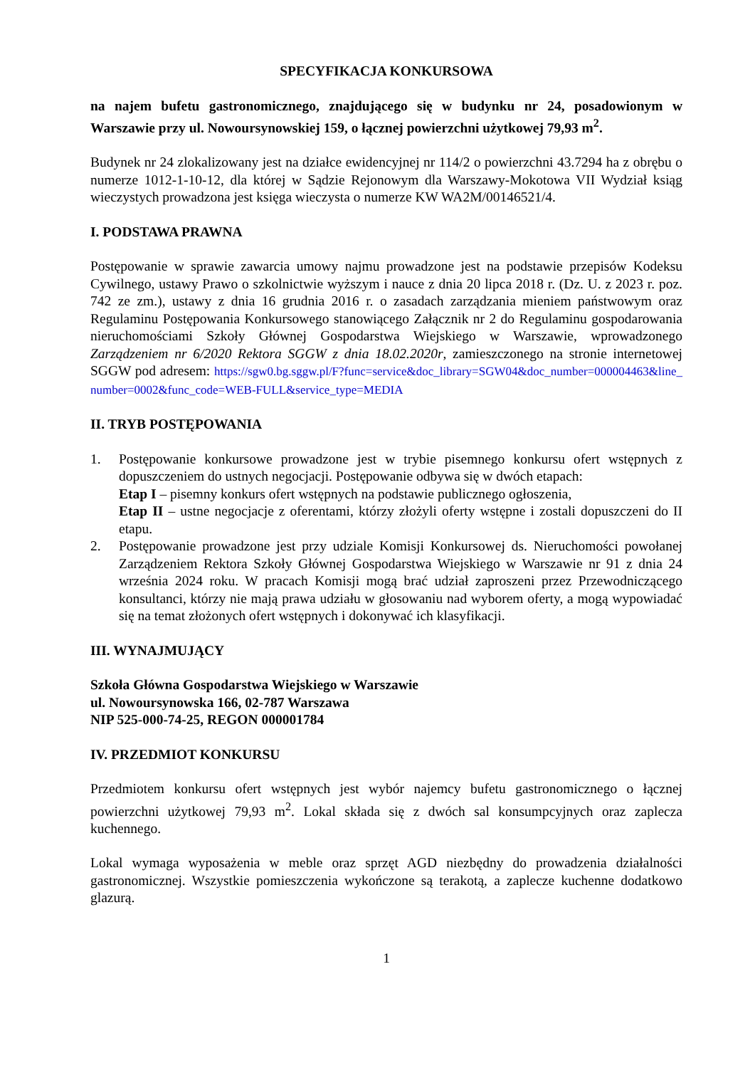SPECYFIKACJA KONKURSOWA
na najem bufetu gastronomicznego, znajdującego się w budynku nr 24, posadowionym w Warszawie przy ul. Nowoursynowskiej 159, o łącznej powierzchni użytkowej 79,93 m<sup>2</sup>.
Budynek nr 24 zlokalizowany jest na działce ewidencyjnej nr 114/2 o powierzchni 43.7294 ha z obrębu o numerze 1012-1-10-12, dla której w Sądzie Rejonowym dla Warszawy-Mokotowa VII Wydział ksiąg wieczystych prowadzona jest księga wieczysta o numerze KW WA2M/00146521/4.
I. PODSTAWA PRAWNA
Postępowanie w sprawie zawarcia umowy najmu prowadzone jest na podstawie przepisów Kodeksu Cywilnego, ustawy Prawo o szkolnictwie wyższym i nauce z dnia 20 lipca 2018 r. (Dz. U. z 2023 r. poz. 742 ze zm.), ustawy z dnia 16 grudnia 2016 r. o zasadach zarządzania mieniem państwowym oraz Regulaminu Postępowania Konkursowego stanowiącego Załącznik nr 2 do Regulaminu gospodarowania nieruchomościami Szkoły Głównej Gospodarstwa Wiejskiego w Warszawie, wprowadzonego Zarządzeniem nr 6/2020 Rektora SGGW z dnia 18.02.2020r, zamieszczonego na stronie internetowej SGGW pod adresem: https://sgw0.bg.sggw.pl/F?func=service&doc_library=SGW04&doc_number=000004463&line_number=0002&func_code=WEB-FULL&service_type=MEDIA
II. TRYB POSTĘPOWANIA
1. Postępowanie konkursowe prowadzone jest w trybie pisemnego konkursu ofert wstępnych z dopuszczeniem do ustnych negocjacji. Postępowanie odbywa się w dwóch etapach:
Etap I – pisemny konkurs ofert wstępnych na podstawie publicznego ogłoszenia,
Etap II – ustne negocjacje z oferentami, którzy złożyli oferty wstępne i zostali dopuszczeni do II etapu.
2. Postępowanie prowadzone jest przy udziale Komisji Konkursowej ds. Nieruchomości powołanej Zarządzeniem Rektora Szkoły Głównej Gospodarstwa Wiejskiego w Warszawie nr 91 z dnia 24 września 2024 roku. W pracach Komisji mogą brać udział zaproszeni przez Przewodniczącego konsultanci, którzy nie mają prawa udziału w głosowaniu nad wyborem oferty, a mogą wypowiadać się na temat złożonych ofert wstępnych i dokonywać ich klasyfikacji.
III. WYNAJMUJĄCY
Szkoła Główna Gospodarstwa Wiejskiego w Warszawie
ul. Nowoursynowska 166, 02-787 Warszawa
NIP 525-000-74-25, REGON 000001784
IV. PRZEDMIOT KONKURSU
Przedmiotem konkursu ofert wstępnych jest wybór najemcy bufetu gastronomicznego o łącznej powierzchni użytkowej 79,93 m<sup>2</sup>. Lokal składa się z dwóch sal konsumpcyjnych oraz zaplecza kuchennego.
Lokal wymaga wyposażenia w meble oraz sprzęt AGD niezbędny do prowadzenia działalności gastronomicznej. Wszystkie pomieszczenia wykończone są terakotą, a zaplecze kuchenne dodatkowo glazurą.
1